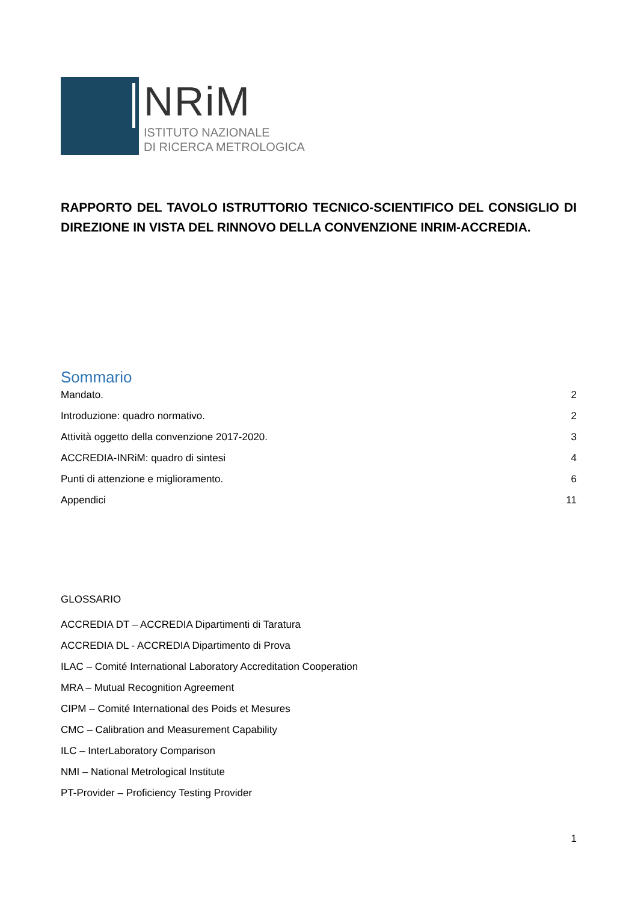NRiM
ISTITUTO NAZIONALE
DI RICERCA METROLOGICA
RAPPORTO DEL TAVOLO ISTRUTTORIO TECNICO-SCIENTIFICO DEL CONSIGLIO DI DIREZIONE IN VISTA DEL RINNOVO DELLA CONVENZIONE INRIM-ACCREDIA.
Sommario
Mandato. 2
Introduzione: quadro normativo. 2
Attività oggetto della convenzione 2017-2020. 3
ACCREDIA-INRiM: quadro di sintesi 4
Punti di attenzione e miglioramento. 6
Appendici 11
GLOSSARIO
ACCREDIA DT – ACCREDIA Dipartimenti di Taratura
ACCREDIA DL - ACCREDIA Dipartimento di Prova
ILAC – Comité International Laboratory Accreditation Cooperation
MRA – Mutual Recognition Agreement
CIPM – Comité International des Poids et Mesures
CMC – Calibration and Measurement Capability
ILC – InterLaboratory Comparison
NMI – National Metrological Institute
PT-Provider – Proficiency Testing Provider
1